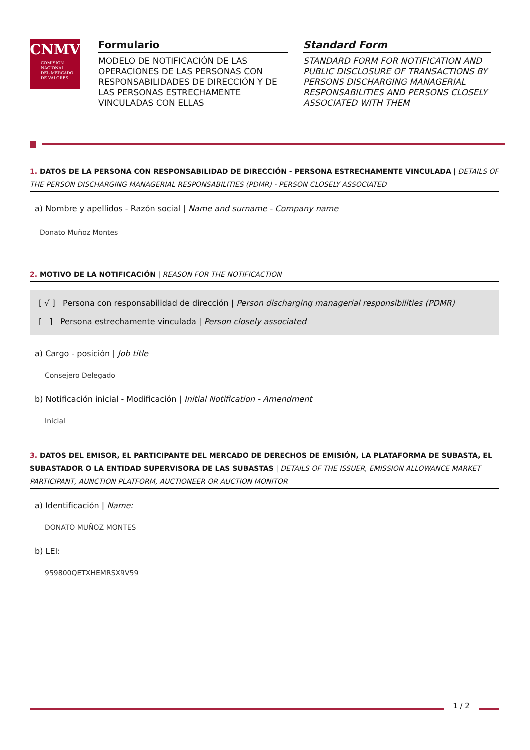CNMV
COMISIÓN
NACIONAL
DEL MERCADO
DE VALORES
Formulario
MODELO DE NOTIFICACIÓN DE LAS OPERACIONES DE LAS PERSONAS CON RESPONSABILIDADES DE DIRECCIÓN Y DE LAS PERSONAS ESTRECHAMENTE VINCULADAS CON ELLAS
Standard Form
STANDARD FORM FOR NOTIFICATION AND PUBLIC DISCLOSURE OF TRANSACTIONS BY PERSONS DISCHARGING MANAGERIAL RESPONSABILITIES AND PERSONS CLOSELY ASSOCIATED WITH THEM
1. DATOS DE LA PERSONA CON RESPONSABILIDAD DE DIRECCIÓN - PERSONA ESTRECHAMENTE VINCULADA | DETAILS OF THE PERSON DISCHARGING MANAGERIAL RESPONSABILITIES (PDMR) - PERSON CLOSELY ASSOCIATED
a) Nombre y apellidos - Razón social | Name and surname - Company name
Donato Muñoz Montes
2. MOTIVO DE LA NOTIFICACIÓN | REASON FOR THE NOTIFICACTION
[ √ ] Persona con responsabilidad de dirección | Person discharging managerial responsibilities (PDMR)
[ ] Persona estrechamente vinculada | Person closely associated
a) Cargo - posición | Job title
Consejero Delegado
b) Notificación inicial - Modificación | Initial Notification - Amendment
Inicial
3. DATOS DEL EMISOR, EL PARTICIPANTE DEL MERCADO DE DERECHOS DE EMISIÓN, LA PLATAFORMA DE SUBASTA, EL SUBASTADOR O LA ENTIDAD SUPERVISORA DE LAS SUBASTAS | DETAILS OF THE ISSUER, EMISSION ALLOWANCE MARKET PARTICIPANT, AUNCTION PLATFORM, AUCTIONEER OR AUCTION MONITOR
a) Identificación | Name:
DONATO MUÑOZ MONTES
b) LEI:
959800QETXHEMRSX9V59
1 / 2